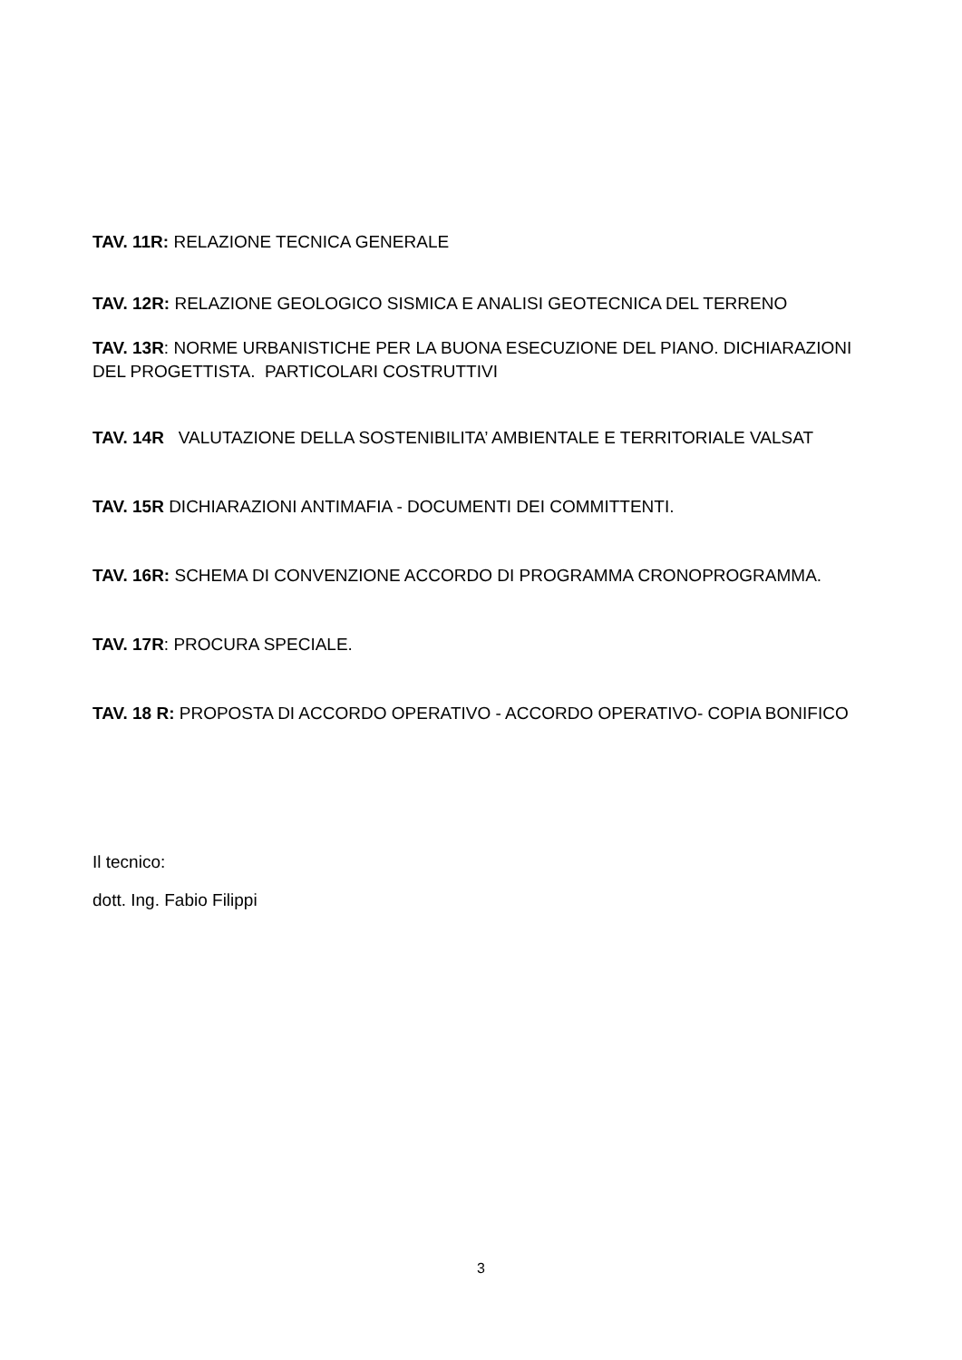TAV. 11R: RELAZIONE TECNICA GENERALE
TAV. 12R: RELAZIONE GEOLOGICO SISMICA E ANALISI GEOTECNICA DEL TERRENO
TAV. 13R: NORME URBANISTICHE PER LA BUONA ESECUZIONE DEL PIANO. DICHIARAZIONI DEL PROGETTISTA. PARTICOLARI COSTRUTTIVI
TAV. 14R VALUTAZIONE DELLA SOSTENIBILITA’ AMBIENTALE E TERRITORIALE VALSAT
TAV. 15R DICHIARAZIONI ANTIMAFIA - DOCUMENTI DEI COMMITTENTI.
TAV. 16R: SCHEMA DI CONVENZIONE ACCORDO DI PROGRAMMA CRONOPROGRAMMA.
TAV. 17R: PROCURA SPECIALE.
TAV. 18 R: PROPOSTA DI ACCORDO OPERATIVO - ACCORDO OPERATIVO- COPIA BONIFICO
Il tecnico:
dott. Ing. Fabio Filippi
3